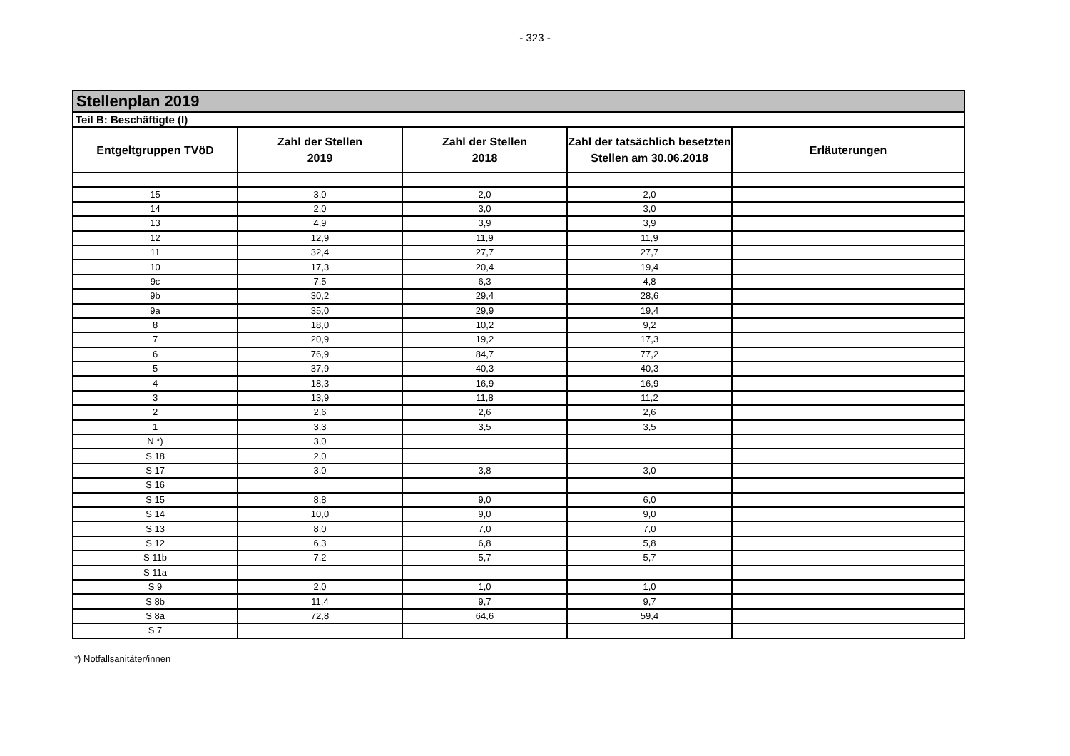- 323 -
| Stellenplan 2019 | | | | |
| Teil B: Beschäftigte (I) | | | | |
| Entgeltgruppen TVöD | Zahl der Stellen 2019 | Zahl der Stellen 2018 | Zahl der tatsächlich besetzten Stellen am 30.06.2018 | Erläuterungen |
| 15 | 3,0 | 2,0 | 2,0 | |
| 14 | 2,0 | 3,0 | 3,0 | |
| 13 | 4,9 | 3,9 | 3,9 | |
| 12 | 12,9 | 11,9 | 11,9 | |
| 11 | 32,4 | 27,7 | 27,7 | |
| 10 | 17,3 | 20,4 | 19,4 | |
| 9c | 7,5 | 6,3 | 4,8 | |
| 9b | 30,2 | 29,4 | 28,6 | |
| 9a | 35,0 | 29,9 | 19,4 | |
| 8 | 18,0 | 10,2 | 9,2 | |
| 7 | 20,9 | 19,2 | 17,3 | |
| 6 | 76,9 | 84,7 | 77,2 | |
| 5 | 37,9 | 40,3 | 40,3 | |
| 4 | 18,3 | 16,9 | 16,9 | |
| 3 | 13,9 | 11,8 | 11,2 | |
| 2 | 2,6 | 2,6 | 2,6 | |
| 1 | 3,3 | 3,5 | 3,5 | |
| N *) | 3,0 | | | |
| S 18 | 2,0 | | | |
| S 17 | 3,0 | 3,8 | 3,0 | |
| S 16 | | | | |
| S 15 | 8,8 | 9,0 | 6,0 | |
| S 14 | 10,0 | 9,0 | 9,0 | |
| S 13 | 8,0 | 7,0 | 7,0 | |
| S 12 | 6,3 | 6,8 | 5,8 | |
| S 11b | 7,2 | 5,7 | 5,7 | |
| S 11a | | | | |
| S 9 | 2,0 | 1,0 | 1,0 | |
| S 8b | 11,4 | 9,7 | 9,7 | |
| S 8a | 72,8 | 64,6 | 59,4 | |
| S 7 | | | | |
*) Notfallsanitäter/innen